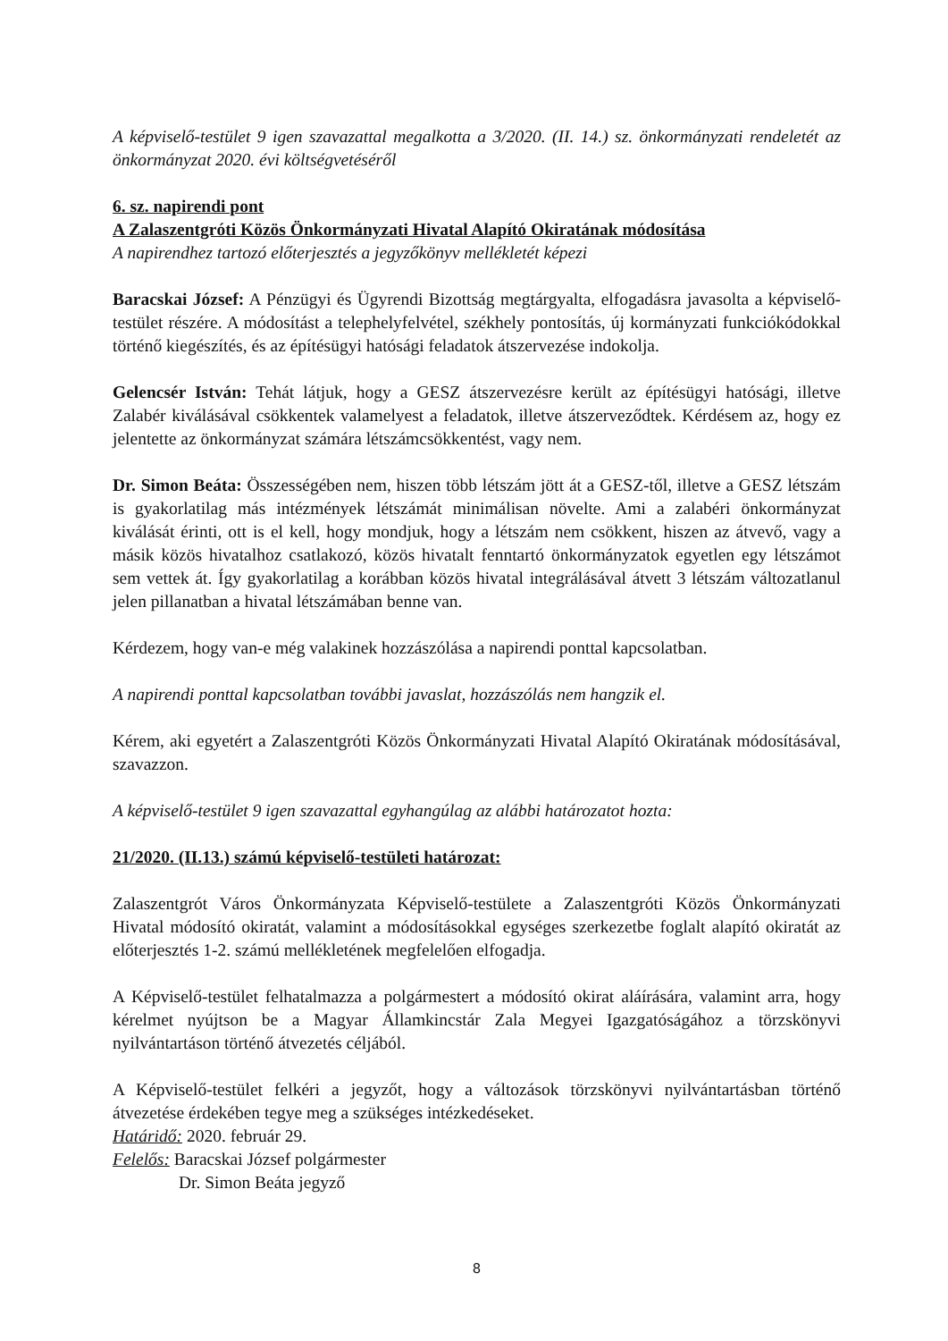A képviselő-testület 9 igen szavazattal megalkotta a 3/2020. (II. 14.) sz. önkormányzati rendeletét az önkormányzat 2020. évi költségvetéséről
6. sz. napirendi pont
A Zalaszentgróti Közös Önkormányzati Hivatal Alapító Okiratának módosítása
A napirendhez tartozó előterjesztés a jegyzőkönyv mellékletét képezi
Baracskai József: A Pénzügyi és Ügyrendi Bizottság megtárgyalta, elfogadásra javasolta a képviselő-testület részére. A módosítást a telephelyfelvétel, székhely pontosítás, új kormányzati funkciókódokkal történő kiegészítés, és az építésügyi hatósági feladatok átszervezése indokolja.
Gelencsér István: Tehát látjuk, hogy a GESZ átszervezésre került az építésügyi hatósági, illetve Zalabér kiválásával csökkentek valamelyest a feladatok, illetve átszerveződtek. Kérdésem az, hogy ez jelentette az önkormányzat számára létszámcsökkentést, vagy nem.
Dr. Simon Beáta: Összességében nem, hiszen több létszám jött át a GESZ-től, illetve a GESZ létszám is gyakorlatilag más intézmények létszámát minimálisan növelte. Ami a zalabéri önkormányzat kiválását érinti, ott is el kell, hogy mondjuk, hogy a létszám nem csökkent, hiszen az átvevő, vagy a másik közös hivatalhoz csatlakozó, közös hivatalt fenntartó önkormányzatok egyetlen egy létszámot sem vettek át. Így gyakorlatilag a korábban közös hivatal integrálásával átvett 3 létszám változatlanul jelen pillanatban a hivatal létszámában benne van.
Kérdezem, hogy van-e még valakinek hozzászólása a napirendi ponttal kapcsolatban.
A napirendi ponttal kapcsolatban további javaslat, hozzászólás nem hangzik el.
Kérem, aki egyetért a Zalaszentgróti Közös Önkormányzati Hivatal Alapító Okiratának módosításával, szavazzon.
A képviselő-testület 9 igen szavazattal egyhangúlag az alábbi határozatot hozta:
21/2020. (II.13.) számú képviselő-testületi határozat:
Zalaszentgrót Város Önkormányzata Képviselő-testülete a Zalaszentgróti Közös Önkormányzati Hivatal módosító okiratát, valamint a módosításokkal egységes szerkezetbe foglalt alapító okiratát az előterjesztés 1-2. számú mellékletének megfelelően elfogadja.
A Képviselő-testület felhatalmazza a polgármestert a módosító okirat aláírására, valamint arra, hogy kérelmet nyújtson be a Magyar Államkincstár Zala Megyei Igazgatóságához a törzskönyvi nyilvántartáson történő átvezetés céljából.
A Képviselő-testület felkéri a jegyzőt, hogy a változások törzskönyvi nyilvántartásban történő átvezetése érdekében tegye meg a szükséges intézkedéseket.
Határidő: 2020. február 29.
Felelős: Baracskai József polgármester
Dr. Simon Beáta jegyző
8